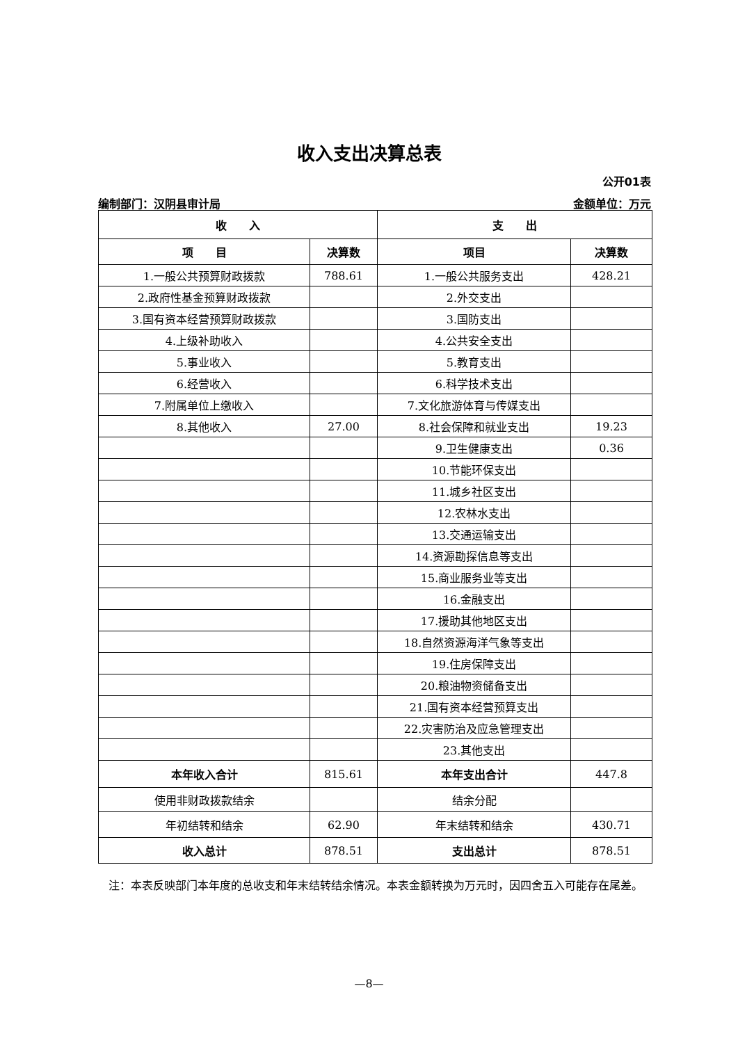收入支出决算总表
公开01表
编制部门：汉阴县审计局 金额单位：万元
| 收 入 | | 支 出 | |
| --- | --- | --- | --- |
| 项 目 | 决算数 | 项目 | 决算数 |
| 1.一般公共预算财政拨款 | 788.61 | 1.一般公共服务支出 | 428.21 |
| 2.政府性基金预算财政拨款 | | 2.外交支出 | |
| 3.国有资本经营预算财政拨款 | | 3.国防支出 | |
| 4.上级补助收入 | | 4.公共安全支出 | |
| 5.事业收入 | | 5.教育支出 | |
| 6.经营收入 | | 6.科学技术支出 | |
| 7.附属单位上缴收入 | | 7.文化旅游体育与传媒支出 | |
| 8.其他收入 | 27.00 | 8.社会保障和就业支出 | 19.23 |
| | | 9.卫生健康支出 | 0.36 |
| | | 10.节能环保支出 | |
| | | 11.城乡社区支出 | |
| | | 12.农林水支出 | |
| | | 13.交通运输支出 | |
| | | 14.资源勘探信息等支出 | |
| | | 15.商业服务业等支出 | |
| | | 16.金融支出 | |
| | | 17.援助其他地区支出 | |
| | | 18.自然资源海洋气象等支出 | |
| | | 19.住房保障支出 | |
| | | 20.粮油物资储备支出 | |
| | | 21.国有资本经营预算支出 | |
| | | 22.灾害防治及应急管理支出 | |
| | | 23.其他支出 | |
| 本年收入合计 | 815.61 | 本年支出合计 | 447.8 |
| 使用非财政拨款结余 | | 结余分配 | |
| 年初结转和结余 | 62.90 | 年末结转和结余 | 430.71 |
| 收入总计 | 878.51 | 支出总计 | 878.51 |
注：本表反映部门本年度的总收支和年末结转结余情况。本表金额转换为万元时，因四舍五入可能存在尾差。
—8—